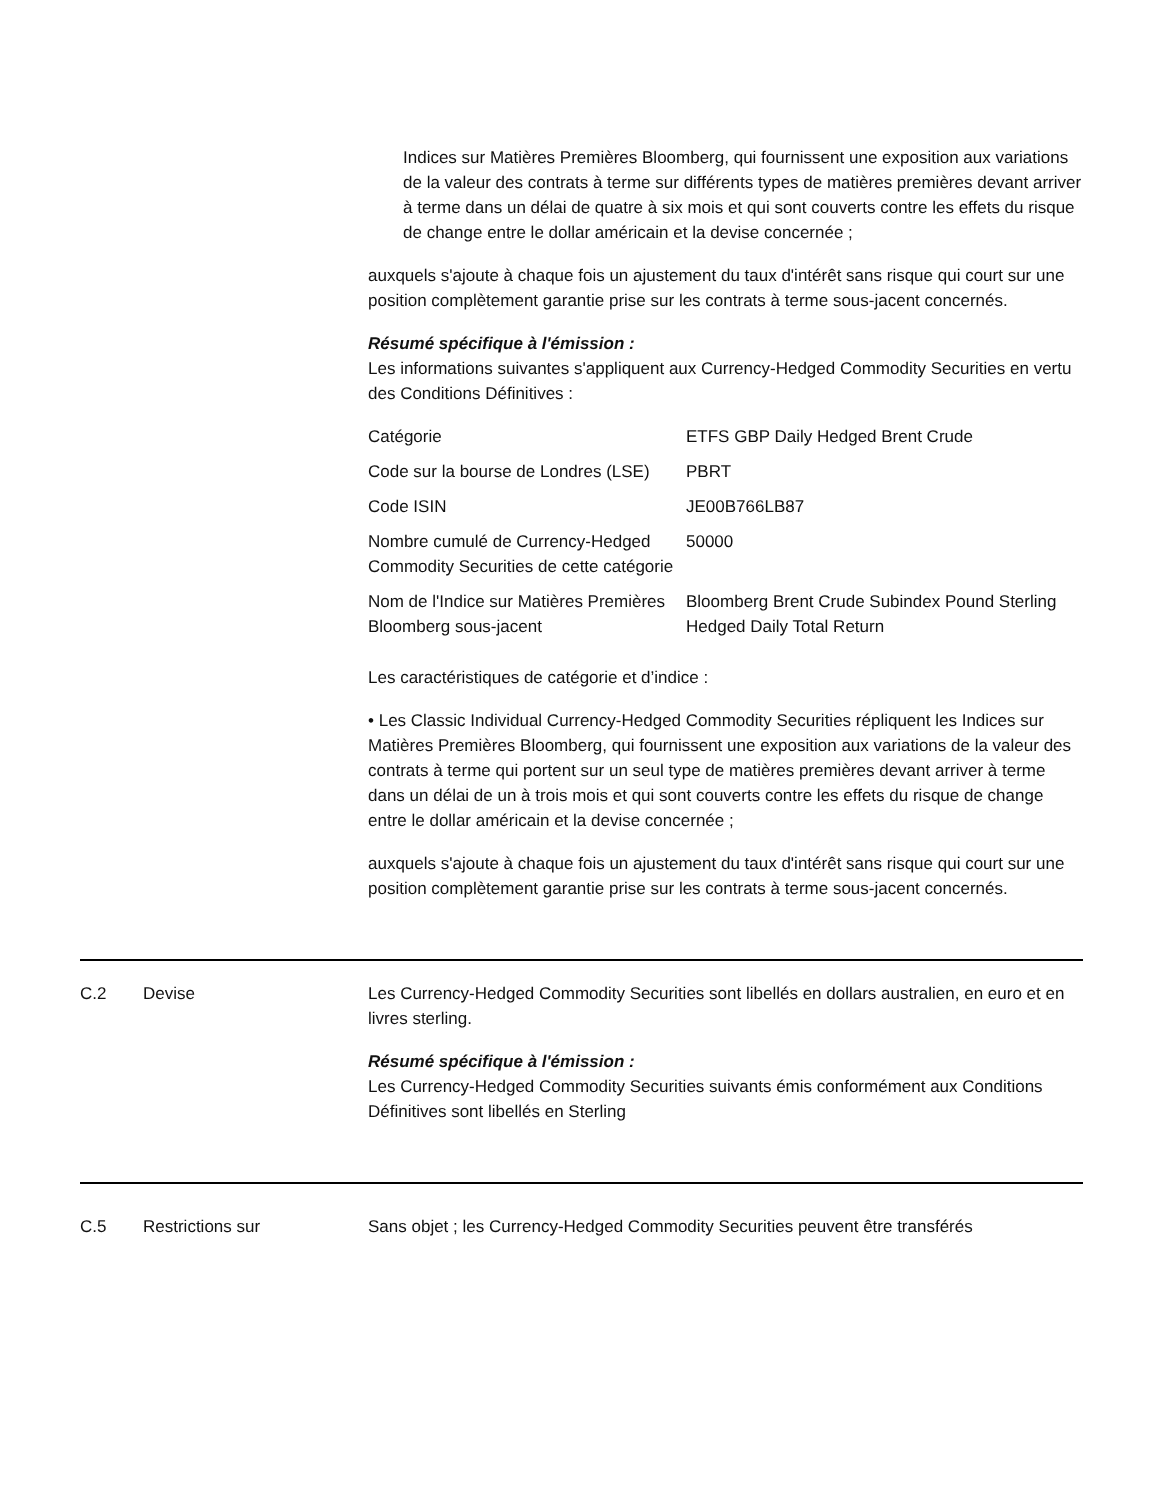Indices sur Matières Premières Bloomberg, qui fournissent une exposition aux variations de la valeur des contrats à terme sur différents types de matières premières devant arriver à terme dans un délai de quatre à six mois et qui sont couverts contre les effets du risque de change entre le dollar américain et la devise concernée ;
auxquels s'ajoute à chaque fois un ajustement du taux d'intérêt sans risque qui court sur une position complètement garantie prise sur les contrats à terme sous-jacent concernés.
Résumé spécifique à l'émission :
Les informations suivantes s'appliquent aux Currency-Hedged Commodity Securities en vertu des Conditions Définitives :
| Catégorie | ETFS GBP Daily Hedged Brent Crude |
| Code sur la bourse de Londres (LSE) | PBRT |
| Code ISIN | JE00B766LB87 |
| Nombre cumulé de Currency-Hedged Commodity Securities de cette catégorie | 50000 |
| Nom de l'Indice sur Matières Premières Bloomberg sous-jacent | Bloomberg Brent Crude Subindex Pound Sterling Hedged Daily Total Return |
Les caractéristiques de catégorie et d’indice :
• Les Classic Individual Currency-Hedged Commodity Securities répliquent les Indices sur Matières Premières Bloomberg, qui fournissent une exposition aux variations de la valeur des contrats à terme qui portent sur un seul type de matières premières devant arriver à terme dans un délai de un à trois mois et qui sont couverts contre les effets du risque de change entre le dollar américain et la devise concernée ;
auxquels s'ajoute à chaque fois un ajustement du taux d'intérêt sans risque qui court sur une position complètement garantie prise sur les contrats à terme sous-jacent concernés.
C.2 Devise Les Currency-Hedged Commodity Securities sont libellés en dollars australien, en euro et en livres sterling.
Résumé spécifique à l'émission :
Les Currency-Hedged Commodity Securities suivants émis conformément aux Conditions Définitives sont libellés en Sterling
C.5 Restrictions sur Sans objet ; les Currency-Hedged Commodity Securities peuvent être transférés